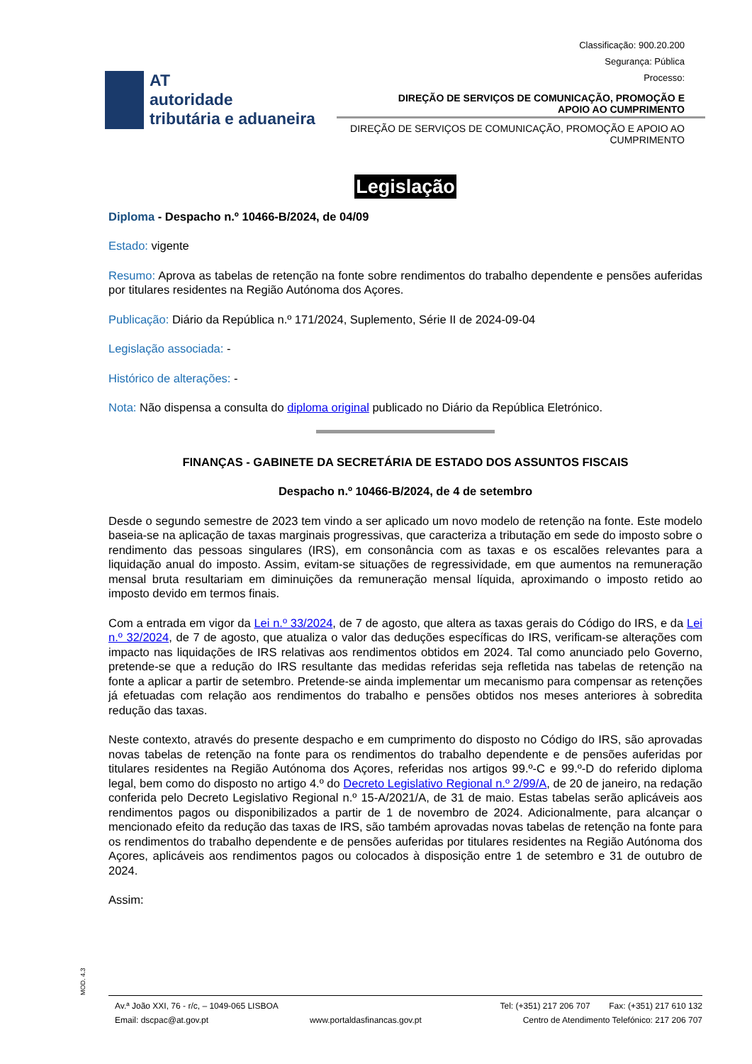Classificação: 900.20.200
Segurança: Pública
Processo:
AT
autoridade
tributária e aduaneira
DIREÇÃO DE SERVIÇOS DE COMUNICAÇÃO, PROMOÇÃO E
APOIO AO CUMPRIMENTO
DIREÇÃO DE SERVIÇOS DE COMUNICAÇÃO, PROMOÇÃO E APOIO AO CUMPRIMENTO
Legislação
Diploma - Despacho n.º 10466-B/2024, de 04/09
Estado: vigente
Resumo: Aprova as tabelas de retenção na fonte sobre rendimentos do trabalho dependente e pensões auferidas por titulares residentes na Região Autónoma dos Açores.
Publicação: Diário da República n.º 171/2024, Suplemento, Série II de 2024-09-04
Legislação associada: -
Histórico de alterações: -
Nota: Não dispensa a consulta do diploma original publicado no Diário da República Eletrónico.
FINANÇAS - GABINETE DA SECRETÁRIA DE ESTADO DOS ASSUNTOS FISCAIS
Despacho n.º 10466-B/2024, de 4 de setembro
Desde o segundo semestre de 2023 tem vindo a ser aplicado um novo modelo de retenção na fonte. Este modelo baseia-se na aplicação de taxas marginais progressivas, que caracteriza a tributação em sede do imposto sobre o rendimento das pessoas singulares (IRS), em consonância com as taxas e os escalões relevantes para a liquidação anual do imposto. Assim, evitam-se situações de regressividade, em que aumentos na remuneração mensal bruta resultariam em diminuições da remuneração mensal líquida, aproximando o imposto retido ao imposto devido em termos finais.
Com a entrada em vigor da Lei n.º 33/2024, de 7 de agosto, que altera as taxas gerais do Código do IRS, e da Lei n.º 32/2024, de 7 de agosto, que atualiza o valor das deduções específicas do IRS, verificam-se alterações com impacto nas liquidações de IRS relativas aos rendimentos obtidos em 2024. Tal como anunciado pelo Governo, pretende-se que a redução do IRS resultante das medidas referidas seja refletida nas tabelas de retenção na fonte a aplicar a partir de setembro. Pretende-se ainda implementar um mecanismo para compensar as retenções já efetuadas com relação aos rendimentos do trabalho e pensões obtidos nos meses anteriores à sobredita redução das taxas.
Neste contexto, através do presente despacho e em cumprimento do disposto no Código do IRS, são aprovadas novas tabelas de retenção na fonte para os rendimentos do trabalho dependente e de pensões auferidas por titulares residentes na Região Autónoma dos Açores, referidas nos artigos 99.º-C e 99.º-D do referido diploma legal, bem como do disposto no artigo 4.º do Decreto Legislativo Regional n.º 2/99/A, de 20 de janeiro, na redação conferida pelo Decreto Legislativo Regional n.º 15-A/2021/A, de 31 de maio. Estas tabelas serão aplicáveis aos rendimentos pagos ou disponibilizados a partir de 1 de novembro de 2024. Adicionalmente, para alcançar o mencionado efeito da redução das taxas de IRS, são também aprovadas novas tabelas de retenção na fonte para os rendimentos do trabalho dependente e de pensões auferidas por titulares residentes na Região Autónoma dos Açores, aplicáveis aos rendimentos pagos ou colocados à disposição entre 1 de setembro e 31 de outubro de 2024.
Assim:
MOD. 4.3
Av.ª João XXI, 76 - r/c, – 1049-065 LISBOA Tel: (+351) 217 206 707 Fax: (+351) 217 610 132
Email: dscpac@at.gov.pt www.portaldasfinancas.gov.pt Centro de Atendimento Telefónico: 217 206 707